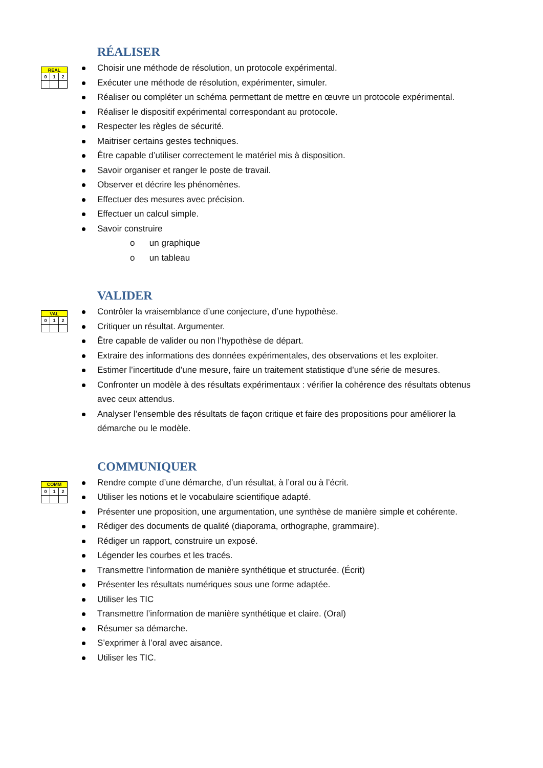RÉALISER
| REAL | | |
| 0 | 1 | 2 |
Choisir une méthode de résolution, un protocole expérimental.
Exécuter une méthode de résolution, expérimenter, simuler.
Réaliser ou compléter un schéma permettant de mettre en œuvre un protocole expérimental.
Réaliser le dispositif expérimental correspondant au protocole.
Respecter les règles de sécurité.
Maitriser certains gestes techniques.
Être capable d’utiliser correctement le matériel mis à disposition.
Savoir organiser et ranger le poste de travail.
Observer et décrire les phénomènes.
Effectuer des mesures avec précision.
Effectuer un calcul simple.
Savoir construire
o un graphique
o un tableau
VALIDER
| VAL | | |
| 0 | 1 | 2 |
Contrôler la vraisemblance d’une conjecture, d’une hypothèse.
Critiquer un résultat. Argumenter.
Être capable de valider ou non l’hypothèse de départ.
Extraire des informations des données expérimentales, des observations et les exploiter.
Estimer l’incertitude d’une mesure, faire un traitement statistique d’une série de mesures.
Confronter un modèle à des résultats expérimentaux : vérifier la cohérence des résultats obtenus avec ceux attendus.
Analyser l’ensemble des résultats de façon critique et faire des propositions pour améliorer la démarche ou le modèle.
COMMUNIQUER
| COMM | | |
| 0 | 1 | 2 |
Rendre compte d’une démarche, d’un résultat, à l’oral ou à l’écrit.
Utiliser les notions et le vocabulaire scientifique adapté.
Présenter une proposition, une argumentation, une synthèse de manière simple et cohérente.
Rédiger des documents de qualité (diaporama, orthographe, grammaire).
Rédiger un rapport, construire un exposé.
Légender les courbes et les tracés.
Transmettre l’information de manière synthétique et structurée. (Écrit)
Présenter les résultats numériques sous une forme adaptée.
Utiliser les TIC
Transmettre l’information de manière synthétique et claire. (Oral)
Résumer sa démarche.
S’exprimer à l’oral avec aisance.
Utiliser les TIC.